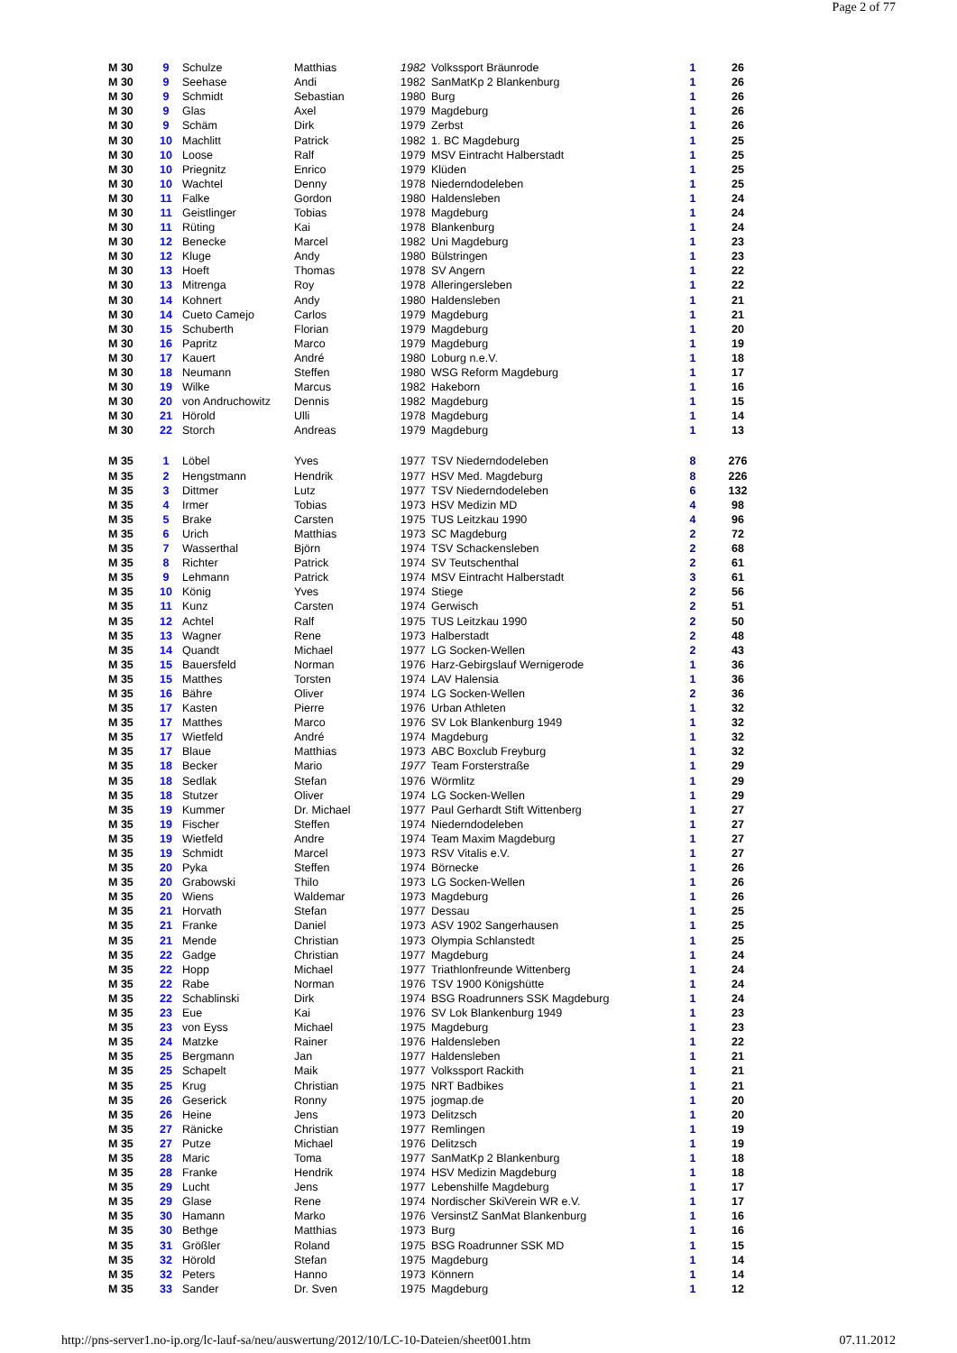Page 2 of 77
| M 30 | 9 | Schulze | Matthias | 1982 | Volkssport Bräunrode | 1 | 26 |
| M 30 | 9 | Seehase | Andi | 1982 | SanMatKp 2 Blankenburg | 1 | 26 |
| M 30 | 9 | Schmidt | Sebastian | 1980 | Burg | 1 | 26 |
| M 30 | 9 | Glas | Axel | 1979 | Magdeburg | 1 | 26 |
| M 30 | 9 | Schäm | Dirk | 1979 | Zerbst | 1 | 26 |
| M 30 | 10 | Machlitt | Patrick | 1982 | 1. BC Magdeburg | 1 | 25 |
| M 30 | 10 | Loose | Ralf | 1979 | MSV Eintracht Halberstadt | 1 | 25 |
| M 30 | 10 | Priegnitz | Enrico | 1979 | Klüden | 1 | 25 |
| M 30 | 10 | Wachtel | Denny | 1978 | Niederndodeleben | 1 | 25 |
| M 30 | 11 | Falke | Gordon | 1980 | Haldensleben | 1 | 24 |
| M 30 | 11 | Geistlinger | Tobias | 1978 | Magdeburg | 1 | 24 |
| M 30 | 11 | Rüting | Kai | 1978 | Blankenburg | 1 | 24 |
| M 30 | 12 | Benecke | Marcel | 1982 | Uni Magdeburg | 1 | 23 |
| M 30 | 12 | Kluge | Andy | 1980 | Bülstringen | 1 | 23 |
| M 30 | 13 | Hoeft | Thomas | 1978 | SV Angern | 1 | 22 |
| M 30 | 13 | Mitrenga | Roy | 1978 | Alleringersleben | 1 | 22 |
| M 30 | 14 | Kohnert | Andy | 1980 | Haldensleben | 1 | 21 |
| M 30 | 14 | Cueto Camejo | Carlos | 1979 | Magdeburg | 1 | 21 |
| M 30 | 15 | Schuberth | Florian | 1979 | Magdeburg | 1 | 20 |
| M 30 | 16 | Papritz | Marco | 1979 | Magdeburg | 1 | 19 |
| M 30 | 17 | Kauert | André | 1980 | Loburg n.e.V. | 1 | 18 |
| M 30 | 18 | Neumann | Steffen | 1980 | WSG Reform Magdeburg | 1 | 17 |
| M 30 | 19 | Wilke | Marcus | 1982 | Hakeborn | 1 | 16 |
| M 30 | 20 | von Andruchowitz | Dennis | 1982 | Magdeburg | 1 | 15 |
| M 30 | 21 | Hörold | Ulli | 1978 | Magdeburg | 1 | 14 |
| M 30 | 22 | Storch | Andreas | 1979 | Magdeburg | 1 | 13 |
| M 35 | 1 | Löbel | Yves | 1977 | TSV Niederndodeleben | 8 | 276 |
| M 35 | 2 | Hengstmann | Hendrik | 1977 | HSV Med. Magdeburg | 8 | 226 |
| M 35 | 3 | Dittmer | Lutz | 1977 | TSV Niederndodeleben | 6 | 132 |
| M 35 | 4 | Irmer | Tobias | 1973 | HSV Medizin MD | 4 | 98 |
| M 35 | 5 | Brake | Carsten | 1975 | TUS Leitzkau 1990 | 4 | 96 |
| M 35 | 6 | Urich | Matthias | 1973 | SC Magdeburg | 2 | 72 |
| M 35 | 7 | Wasserthal | Björn | 1974 | TSV Schackensleben | 2 | 68 |
| M 35 | 8 | Richter | Patrick | 1974 | SV Teutschenthal | 2 | 61 |
| M 35 | 9 | Lehmann | Patrick | 1974 | MSV Eintracht Halberstadt | 3 | 61 |
| M 35 | 10 | König | Yves | 1974 | Stiege | 2 | 56 |
| M 35 | 11 | Kunz | Carsten | 1974 | Gerwisch | 2 | 51 |
| M 35 | 12 | Achtel | Ralf | 1975 | TUS Leitzkau 1990 | 2 | 50 |
| M 35 | 13 | Wagner | Rene | 1973 | Halberstadt | 2 | 48 |
| M 35 | 14 | Quandt | Michael | 1977 | LG Socken-Wellen | 2 | 43 |
| M 35 | 15 | Bauersfeld | Norman | 1976 | Harz-Gebirgslauf Wernigerode | 1 | 36 |
| M 35 | 15 | Matthes | Torsten | 1974 | LAV Halensia | 1 | 36 |
| M 35 | 16 | Bähre | Oliver | 1974 | LG Socken-Wellen | 2 | 36 |
| M 35 | 17 | Kasten | Pierre | 1976 | Urban Athleten | 1 | 32 |
| M 35 | 17 | Matthes | Marco | 1976 | SV Lok Blankenburg 1949 | 1 | 32 |
| M 35 | 17 | Wietfeld | André | 1974 | Magdeburg | 1 | 32 |
| M 35 | 17 | Blaue | Matthias | 1973 | ABC Boxclub Freyburg | 1 | 32 |
| M 35 | 18 | Becker | Mario | 1977 | Team Forsterstraße | 1 | 29 |
| M 35 | 18 | Sedlak | Stefan | 1976 | Wörmlitz | 1 | 29 |
| M 35 | 18 | Stutzer | Oliver | 1974 | LG Socken-Wellen | 1 | 29 |
| M 35 | 19 | Kummer | Dr. Michael | 1977 | Paul Gerhardt Stift Wittenberg | 1 | 27 |
| M 35 | 19 | Fischer | Steffen | 1974 | Niederndodeleben | 1 | 27 |
| M 35 | 19 | Wietfeld | Andre | 1974 | Team Maxim Magdeburg | 1 | 27 |
| M 35 | 19 | Schmidt | Marcel | 1973 | RSV Vitalis e.V. | 1 | 27 |
| M 35 | 20 | Pyka | Steffen | 1974 | Börnecke | 1 | 26 |
| M 35 | 20 | Grabowski | Thilo | 1973 | LG Socken-Wellen | 1 | 26 |
| M 35 | 20 | Wiens | Waldemar | 1973 | Magdeburg | 1 | 26 |
| M 35 | 21 | Horvath | Stefan | 1977 | Dessau | 1 | 25 |
| M 35 | 21 | Franke | Daniel | 1973 | ASV 1902 Sangerhausen | 1 | 25 |
| M 35 | 21 | Mende | Christian | 1973 | Olympia Schlanstedt | 1 | 25 |
| M 35 | 22 | Gadge | Christian | 1977 | Magdeburg | 1 | 24 |
| M 35 | 22 | Hopp | Michael | 1977 | Triathlonfreunde Wittenberg | 1 | 24 |
| M 35 | 22 | Rabe | Norman | 1976 | TSV 1900 Königshütte | 1 | 24 |
| M 35 | 22 | Schablinski | Dirk | 1974 | BSG Roadrunners SSK Magdeburg | 1 | 24 |
| M 35 | 23 | Eue | Kai | 1976 | SV Lok Blankenburg 1949 | 1 | 23 |
| M 35 | 23 | von Eyss | Michael | 1975 | Magdeburg | 1 | 23 |
| M 35 | 24 | Matzke | Rainer | 1976 | Haldensleben | 1 | 22 |
| M 35 | 25 | Bergmann | Jan | 1977 | Haldensleben | 1 | 21 |
| M 35 | 25 | Schapelt | Maik | 1977 | Volkssport Rackith | 1 | 21 |
| M 35 | 25 | Krug | Christian | 1975 | NRT Badbikes | 1 | 21 |
| M 35 | 26 | Geserick | Ronny | 1975 | jogmap.de | 1 | 20 |
| M 35 | 26 | Heine | Jens | 1973 | Delitzsch | 1 | 20 |
| M 35 | 27 | Ränicke | Christian | 1977 | Remlingen | 1 | 19 |
| M 35 | 27 | Putze | Michael | 1976 | Delitzsch | 1 | 19 |
| M 35 | 28 | Maric | Toma | 1977 | SanMatKp 2 Blankenburg | 1 | 18 |
| M 35 | 28 | Franke | Hendrik | 1974 | HSV Medizin Magdeburg | 1 | 18 |
| M 35 | 29 | Lucht | Jens | 1977 | Lebenshilfe Magdeburg | 1 | 17 |
| M 35 | 29 | Glase | Rene | 1974 | Nordischer SkiVerein WR e.V. | 1 | 17 |
| M 35 | 30 | Hamann | Marko | 1976 | VersinstZ SanMat Blankenburg | 1 | 16 |
| M 35 | 30 | Bethge | Matthias | 1973 | Burg | 1 | 16 |
| M 35 | 31 | Größler | Roland | 1975 | BSG Roadrunner SSK MD | 1 | 15 |
| M 35 | 32 | Hörold | Stefan | 1975 | Magdeburg | 1 | 14 |
| M 35 | 32 | Peters | Hanno | 1973 | Könnern | 1 | 14 |
| M 35 | 33 | Sander | Dr. Sven | 1975 | Magdeburg | 1 | 12 |
http://pns-server1.no-ip.org/lc-lauf-sa/neu/auswertung/2012/10/LC-10-Dateien/sheet001.htm 07.11.2012